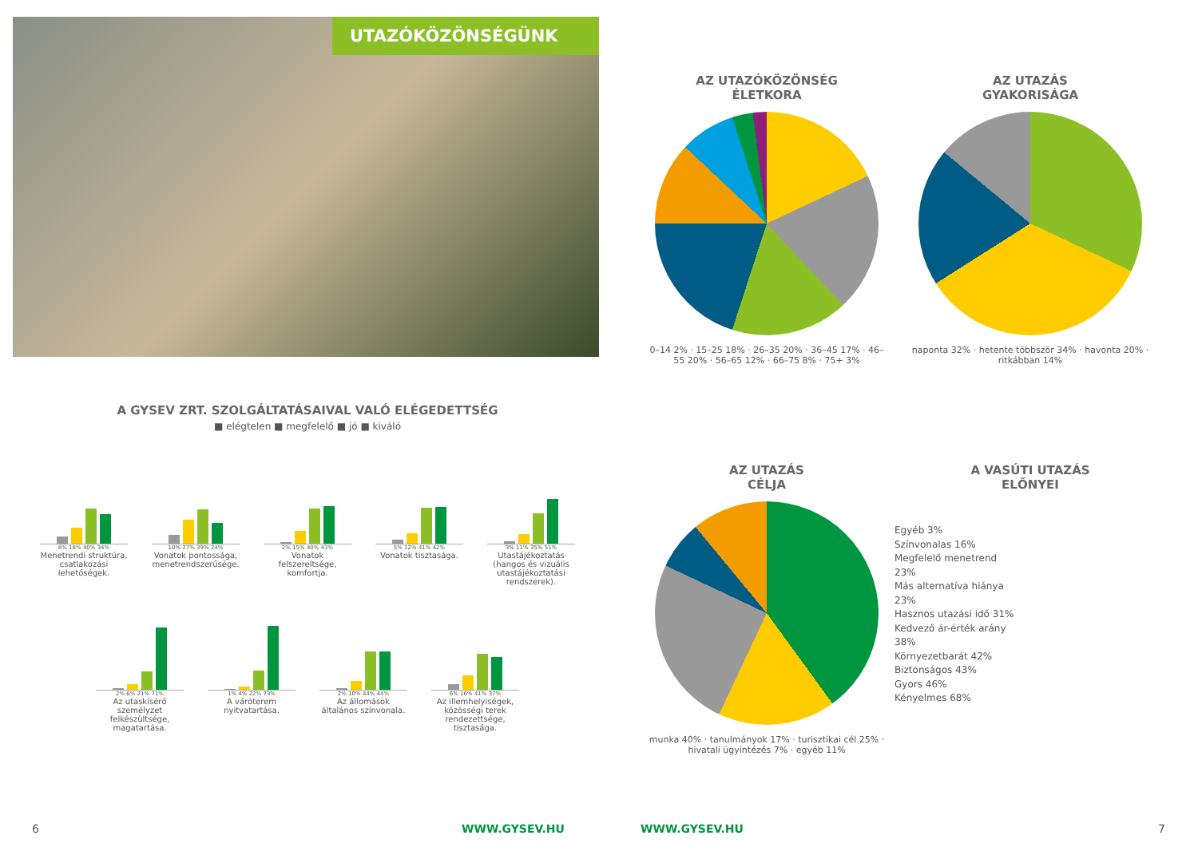UTAZÓKÖZÖNSÉGÜNK
A GYSEV ZRT. SZOLGÁLTATÁSAIVAL VALÓ ELÉGEDETTSÉG
■ elégtelen ■ megfelelő ■ jó ■ kiváló
8% 18% 40% 34%
Menetrendi struktúra, csatlakozási lehetőségek.
10% 27% 39% 24%
Vonatok pontossága, menetrendszerűsége.
2% 15% 40% 43%
Vonatok felszereltsége, komfortja.
5% 12% 41% 42%
Vonatok tisztasága.
3% 11% 35% 51%
Utastájékoztatás (hangos és vizuális utastájékoztatási rendszerek).
2% 6% 21% 71%
Az utaskísérő személyzet felkészültsége, magatartása.
1% 4% 22% 73%
A váróterem nyitvatartása.
2% 10% 44% 44%
Az állomások általános színvonala.
6% 16% 41% 37%
Az illemhelyiségek, közösségi terek rendezettsége, tisztasága.
6 WWW.GYSEV.HU
AZ UTAZÓKÖZÖNSÉG
ÉLETKORA
0–14 2% · 15–25 18% · 26–35 20% · 36–45 17% · 46–55 20% · 56–65 12% · 66–75 8% · 75+ 3%
AZ UTAZÁS
GYAKORISÁGA
naponta 32% · hetente többször 34% · havonta 20% · ritkábban 14%
AZ UTAZÁS
CÉLJA
munka 40% · tanulmányok 17% · turisztikai cél 25% · hivatali ügyintézés 7% · egyéb 11%
A VASÚTI UTAZÁS
ELŐNYEI
Egyéb 3%
Színvonalas 16%
Megfelelő menetrend 23%
Más alternatíva hiánya 23%
Hasznos utazási idő 31%
Kedvező ár-érték arány 38%
Környezetbarát 42%
Biztonságos 43%
Gyors 46%
Kényelmes 68%
WWW.GYSEV.HU 7